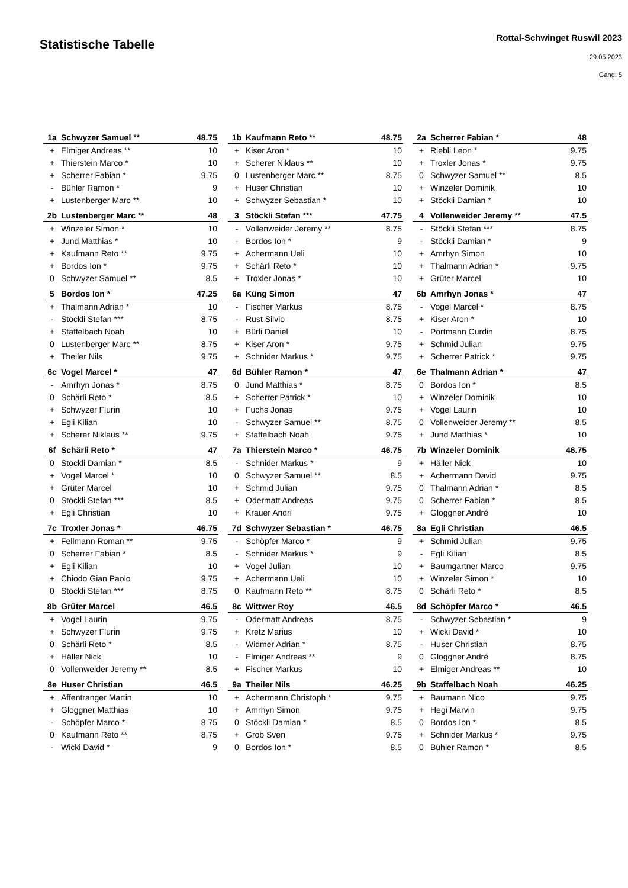Statistische Tabelle
Rottal-Schwinget Ruswil 2023
29.05.2023
Gang: 5
| 1a | Schwyzer Samuel ** | 48.75 |
| --- | --- | --- |
| + | Elmiger Andreas ** | 10 |
| + | Thierstein Marco * | 10 |
| + | Scherrer Fabian * | 9.75 |
| - | Bühler Ramon * | 9 |
| + | Lustenberger Marc ** | 10 |
| 1b | Kaufmann Reto ** | 48.75 |
| --- | --- | --- |
| + | Kiser Aron * | 10 |
| + | Scherer Niklaus ** | 10 |
| 0 | Lustenberger Marc ** | 8.75 |
| + | Huser Christian | 10 |
| + | Schwyzer Sebastian * | 10 |
| 2a | Scherrer Fabian * | 48 |
| --- | --- | --- |
| + | Riebli Leon * | 9.75 |
| + | Troxler Jonas * | 9.75 |
| 0 | Schwyzer Samuel ** | 8.5 |
| + | Winzeler Dominik | 10 |
| + | Stöckli Damian * | 10 |
| 2b | Lustenberger Marc ** | 48 |
| --- | --- | --- |
| + | Winzeler Simon * | 10 |
| + | Jund Matthias * | 10 |
| + | Kaufmann Reto ** | 9.75 |
| + | Bordos Ion * | 9.75 |
| 0 | Schwyzer Samuel ** | 8.5 |
| 3 | Stöckli Stefan *** | 47.75 |
| --- | --- | --- |
| - | Vollenweider Jeremy ** | 8.75 |
| - | Bordos Ion * | 9 |
| + | Achermann Ueli | 10 |
| + | Schärli Reto * | 10 |
| + | Troxler Jonas * | 10 |
| 4 | Vollenweider Jeremy ** | 47.5 |
| --- | --- | --- |
| - | Stöckli Stefan *** | 8.75 |
| - | Stöckli Damian * | 9 |
| + | Amrhyn Simon | 10 |
| + | Thalmann Adrian * | 9.75 |
| + | Grüter Marcel | 10 |
| 5 | Bordos Ion * | 47.25 |
| --- | --- | --- |
| + | Thalmann Adrian * | 10 |
| - | Stöckli Stefan *** | 8.75 |
| + | Staffelbach Noah | 10 |
| 0 | Lustenberger Marc ** | 8.75 |
| + | Theiler Nils | 9.75 |
| 6a | Küng Simon | 47 |
| --- | --- | --- |
| - | Fischer Markus | 8.75 |
| - | Rust Silvio | 8.75 |
| + | Bürli Daniel | 10 |
| + | Kiser Aron * | 9.75 |
| + | Schnider Markus * | 9.75 |
| 6b | Amrhyn Jonas * | 47 |
| --- | --- | --- |
| - | Vogel Marcel * | 8.75 |
| + | Kiser Aron * | 10 |
| - | Portmann Curdin | 8.75 |
| + | Schmid Julian | 9.75 |
| + | Scherrer Patrick * | 9.75 |
| 6c | Vogel Marcel * | 47 |
| --- | --- | --- |
| - | Amrhyn Jonas * | 8.75 |
| 0 | Schärli Reto * | 8.5 |
| + | Schwyzer Flurin | 10 |
| + | Egli Kilian | 10 |
| + | Scherer Niklaus ** | 9.75 |
| 6d | Bühler Ramon * | 47 |
| --- | --- | --- |
| 0 | Jund Matthias * | 8.75 |
| + | Scherrer Patrick * | 10 |
| + | Fuchs Jonas | 9.75 |
| - | Schwyzer Samuel ** | 8.75 |
| + | Staffelbach Noah | 9.75 |
| 6e | Thalmann Adrian * | 47 |
| --- | --- | --- |
| 0 | Bordos Ion * | 8.5 |
| + | Winzeler Dominik | 10 |
| + | Vogel Laurin | 10 |
| 0 | Vollenweider Jeremy ** | 8.5 |
| + | Jund Matthias * | 10 |
| 6f | Schärli Reto * | 47 |
| --- | --- | --- |
| 0 | Stöckli Damian * | 8.5 |
| + | Vogel Marcel * | 10 |
| + | Grüter Marcel | 10 |
| 0 | Stöckli Stefan *** | 8.5 |
| + | Egli Christian | 10 |
| 7a | Thierstein Marco * | 46.75 |
| --- | --- | --- |
| - | Schnider Markus * | 9 |
| 0 | Schwyzer Samuel ** | 8.5 |
| + | Schmid Julian | 9.75 |
| + | Odermatt Andreas | 9.75 |
| + | Krauer Andri | 9.75 |
| 7b | Winzeler Dominik | 46.75 |
| --- | --- | --- |
| + | Häller Nick | 10 |
| + | Achermann David | 9.75 |
| 0 | Thalmann Adrian * | 8.5 |
| 0 | Scherrer Fabian * | 8.5 |
| + | Gloggner André | 10 |
| 7c | Troxler Jonas * | 46.75 |
| --- | --- | --- |
| + | Fellmann Roman ** | 9.75 |
| 0 | Scherrer Fabian * | 8.5 |
| + | Egli Kilian | 10 |
| + | Chiodo Gian Paolo | 9.75 |
| 0 | Stöckli Stefan *** | 8.75 |
| 7d | Schwyzer Sebastian * | 46.75 |
| --- | --- | --- |
| - | Schöpfer Marco * | 9 |
| - | Schnider Markus * | 9 |
| + | Vogel Julian | 10 |
| + | Achermann Ueli | 10 |
| 0 | Kaufmann Reto ** | 8.75 |
| 8a | Egli Christian | 46.5 |
| --- | --- | --- |
| + | Schmid Julian | 9.75 |
| - | Egli Kilian | 8.5 |
| + | Baumgartner Marco | 9.75 |
| + | Winzeler Simon * | 10 |
| 0 | Schärli Reto * | 8.5 |
| 8b | Grüter Marcel | 46.5 |
| --- | --- | --- |
| + | Vogel Laurin | 9.75 |
| + | Schwyzer Flurin | 9.75 |
| 0 | Schärli Reto * | 8.5 |
| + | Häller Nick | 10 |
| 0 | Vollenweider Jeremy ** | 8.5 |
| 8c | Wittwer Roy | 46.5 |
| --- | --- | --- |
| - | Odermatt Andreas | 8.75 |
| + | Kretz Marius | 10 |
| - | Widmer Adrian * | 8.75 |
| - | Elmiger Andreas ** | 9 |
| + | Fischer Markus | 10 |
| 8d | Schöpfer Marco * | 46.5 |
| --- | --- | --- |
| - | Schwyzer Sebastian * | 9 |
| + | Wicki David * | 10 |
| - | Huser Christian | 8.75 |
| 0 | Gloggner André | 8.75 |
| + | Elmiger Andreas ** | 10 |
| 8e | Huser Christian | 46.5 |
| --- | --- | --- |
| + | Affentranger Martin | 10 |
| + | Gloggner Matthias | 10 |
| - | Schöpfer Marco * | 8.75 |
| 0 | Kaufmann Reto ** | 8.75 |
| - | Wicki David * | 9 |
| 9a | Theiler Nils | 46.25 |
| --- | --- | --- |
| + | Achermann Christoph * | 9.75 |
| + | Amrhyn Simon | 9.75 |
| 0 | Stöckli Damian * | 8.5 |
| + | Grob Sven | 9.75 |
| 0 | Bordos Ion * | 8.5 |
| 9b | Staffelbach Noah | 46.25 |
| --- | --- | --- |
| + | Baumann Nico | 9.75 |
| + | Hegi Marvin | 9.75 |
| 0 | Bordos Ion * | 8.5 |
| + | Schnider Markus * | 9.75 |
| 0 | Bühler Ramon * | 8.5 |